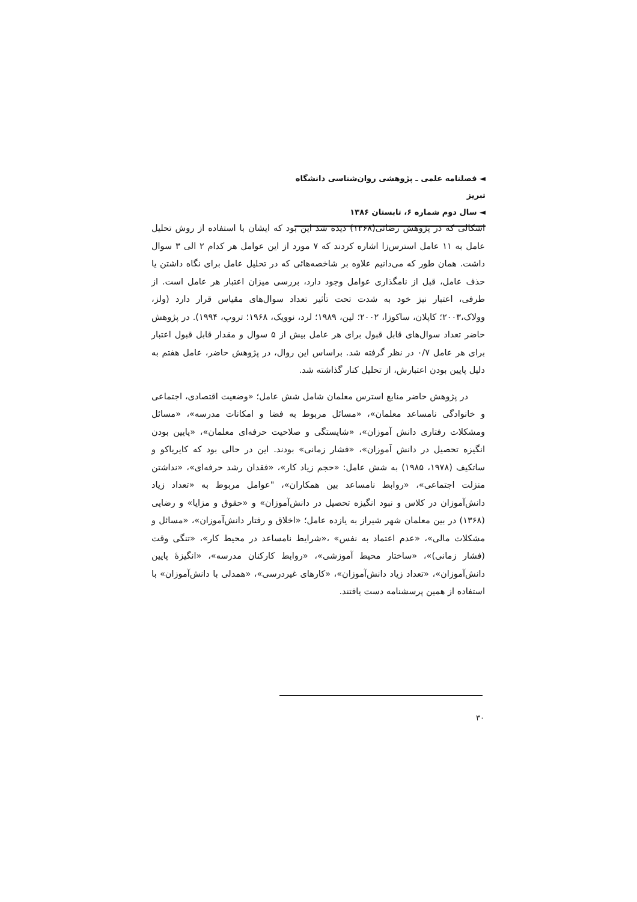◄ فصلنامه علمی ـ پژوهشی روان‌شناسی دانشگاه تبریز
◄ سال دوم شماره ۶، تابستان ۱۳۸۶
اشکالی که در پژوهش رضائی(۱۳۶۸) دیده شد این بود که ایشان با استفاده از روش تحلیل عامل به ۱۱ عامل استرس‌زا اشاره کردند که ۷ مورد از این عوامل هر کدام ۲ الی ۳ سوال داشت. همان طور که می‌دانیم علاوه بر شاخصه‌هائی که در تحلیل عامل برای نگاه داشتن یا حذف عامل، قبل از نامگذاری عوامل وجود دارد، بررسی میزان اعتبار هر عامل است. از طرفی، اعتبار نیز خود به شدت تحت تأثیر تعداد سوال‌های مقیاس قرار دارد (ولز، وولاک،۲۰۰۳؛ کاپلان، ساکوزا، ۲۰۰۲؛ لین، ۱۹۸۹؛ لرد، نوویک، ۱۹۶۸؛ تروپ، ۱۹۹۴). در پژوهش حاضر تعداد سوال‌های قابل قبول برای هر عامل بیش از ۵ سوال و مقدار قابل قبول اعتبار برای هر عامل ۰/۷ در نظر گرفته شد. براساس این روال، در پژوهش حاضر، عامل هفتم به دلیل پایین بودن اعتبارش، از تحلیل کنار گذاشته شد.
در پژوهش حاضر منابع استرس معلمان شامل شش عامل؛ «وضعیت اقتصادی، اجتماعی و خانوادگی نامساعد معلمان»، «مسائل مربوط به فضا و امکانات مدرسه»، «مسائل ومشکلات رفتاری دانش آموزان»، «شایستگی و صلاحیت حرفه‌ای معلمان»، «پایین بودن انگیزه تحصیل در دانش آموزان»، «فشار زمانی» بودند. این در حالی بود که کایریاکو و ساتکیف (۱۹۷۸، ۱۹۸۵) به شش عامل: «حجم زیاد کار»، «فقدان رشد حرفه‌ای»، «نداشتن منزلت اجتماعی»، «روابط نامساعد بین همکاران»، "عوامل مربوط به «تعداد زیاد دانش‌آموزان در کلاس و نبود انگیزه تحصیل در دانش‌آموزان» و «حقوق و مزایا» و رضایی (۱۳۶۸) در بین معلمان شهر شیراز به یازده عامل؛ «اخلاق و رفتار دانش‌آموزان»، «مسائل و مشکلات مالی»، «عدم اعتماد به نفس» ،«شرایط نامساعد در محیط کار»، «تنگی وقت (فشار زمانی)»، «ساختار محیط آموزشی»، «روابط کارکنان مدرسه»، «انگیزهٔ پایین دانش‌آموزان»، «تعداد زیاد دانش‌آموزان»، «کارهای غیردرسی»، «همدلی با دانش‌آموزان» با استفاده از همین پرسشنامه دست یافتند.
۳۰